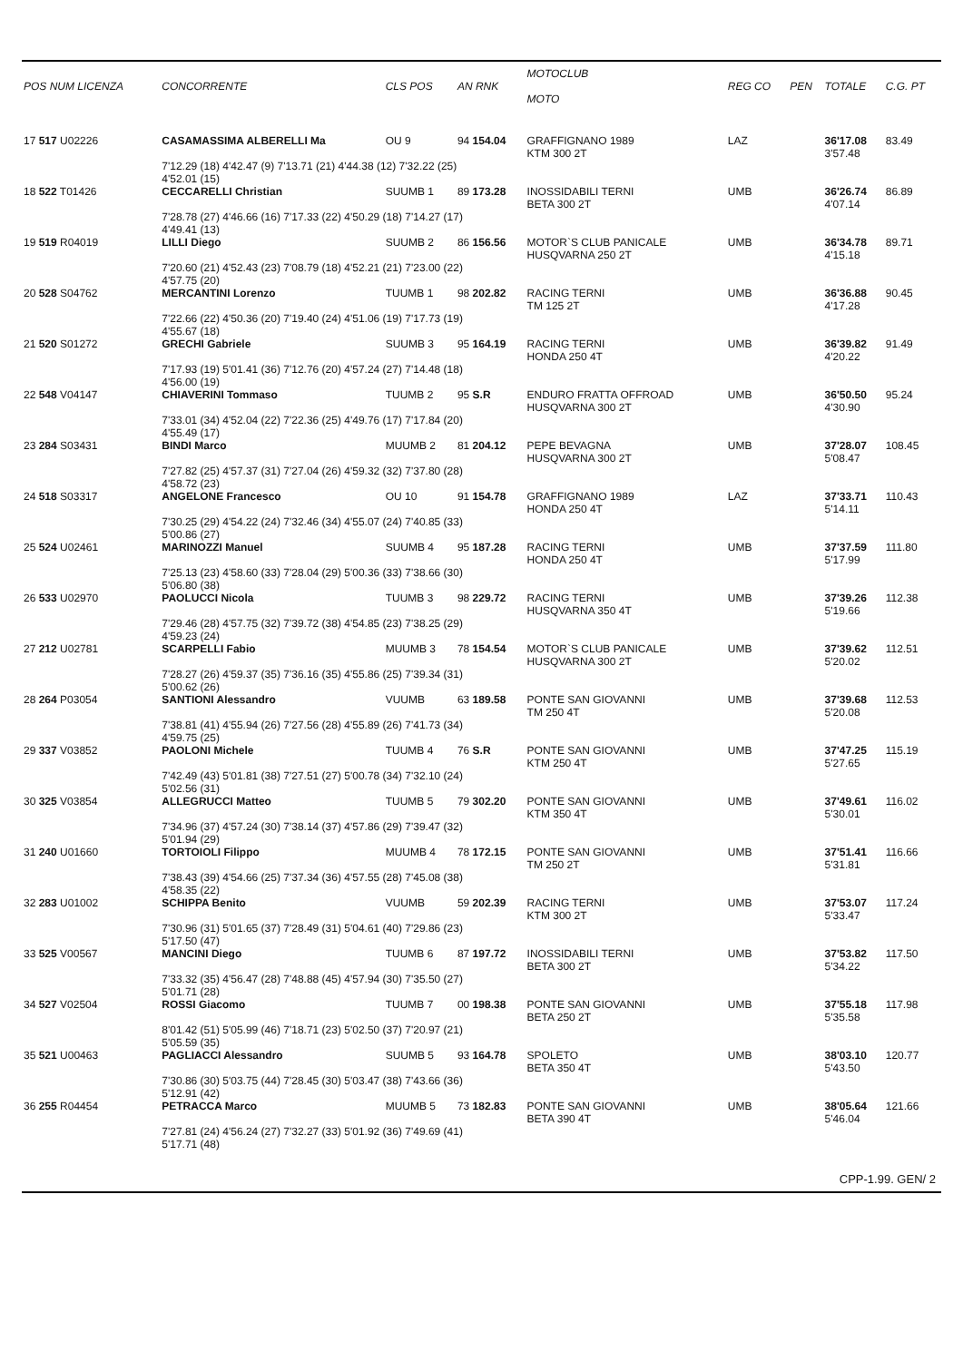| POS NUM LICENZA | CONCORRENTE | CLS POS | AN RNK | MOTOCLUB MOTO | REG CO | PEN | TOTALE | C.G. PT |
| --- | --- | --- | --- | --- | --- | --- | --- | --- |
| 17 517 U02226 | CASAMASSIMA ALBERELLI Ma | OU 9 | 94 154.04 | GRAFFIGNANO 1989 KTM 300 2T | LAZ | | 36'17.08 3'57.48 | 83.49 |
| | 7'12.29 (18) 4'42.47 (9) 7'13.71 (21) 4'44.38 (12) 7'32.22 (25) 4'52.01 (15) | | | | | | | |
| 18 522 T01426 | CECCARELLI Christian | SUUMB 1 | 89 173.28 | INOSSIDABILI TERNI BETA 300 2T | UMB | | 36'26.74 4'07.14 | 86.89 |
| | 7'28.78 (27) 4'46.66 (16) 7'17.33 (22) 4'50.29 (18) 7'14.27 (17) 4'49.41 (13) | | | | | | | |
| 19 519 R04019 | LILLI Diego | SUUMB 2 | 86 156.56 | MOTOR`S CLUB PANICALE HUSQVARNA 250 2T | UMB | | 36'34.78 4'15.18 | 89.71 |
| | 7'20.60 (21) 4'52.43 (23) 7'08.79 (18) 4'52.21 (21) 7'23.00 (22) 4'57.75 (20) | | | | | | | |
| 20 528 S04762 | MERCANTINI Lorenzo | TUUMB 1 | 98 202.82 | RACING TERNI TM 125 2T | UMB | | 36'36.88 4'17.28 | 90.45 |
| | 7'22.66 (22) 4'50.36 (20) 7'19.40 (24) 4'51.06 (19) 7'17.73 (19) 4'55.67 (18) | | | | | | | |
| 21 520 S01272 | GRECHI Gabriele | SUUMB 3 | 95 164.19 | RACING TERNI HONDA 250 4T | UMB | | 36'39.82 4'20.22 | 91.49 |
| | 7'17.93 (19) 5'01.41 (36) 7'12.76 (20) 4'57.24 (27) 7'14.48 (18) 4'56.00 (19) | | | | | | | |
| 22 548 V04147 | CHIAVERINI Tommaso | TUUMB 2 | 95 S.R | ENDURO FRATTA OFFROAD HUSQVARNA 300 2T | UMB | | 36'50.50 4'30.90 | 95.24 |
| | 7'33.01 (34) 4'52.04 (22) 7'22.36 (25) 4'49.76 (17) 7'17.84 (20) 4'55.49 (17) | | | | | | | |
| 23 284 S03431 | BINDI Marco | MUUMB 2 | 81 204.12 | PEPE BEVAGNA HUSQVARNA 300 2T | UMB | | 37'28.07 5'08.47 | 108.45 |
| | 7'27.82 (25) 4'57.37 (31) 7'27.04 (26) 4'59.32 (32) 7'37.80 (28) 4'58.72 (23) | | | | | | | |
| 24 518 S03317 | ANGELONE Francesco | OU 10 | 91 154.78 | GRAFFIGNANO 1989 HONDA 250 4T | LAZ | | 37'33.71 5'14.11 | 110.43 |
| | 7'30.25 (29) 4'54.22 (24) 7'32.46 (34) 4'55.07 (24) 7'40.85 (33) 5'00.86 (27) | | | | | | | |
| 25 524 U02461 | MARINOZZI Manuel | SUUMB 4 | 95 187.28 | RACING TERNI HONDA 250 4T | UMB | | 37'37.59 5'17.99 | 111.80 |
| | 7'25.13 (23) 4'58.60 (33) 7'28.04 (29) 5'00.36 (33) 7'38.66 (30) 5'06.80 (38) | | | | | | | |
| 26 533 U02970 | PAOLUCCI Nicola | TUUMB 3 | 98 229.72 | RACING TERNI HUSQVARNA 350 4T | UMB | | 37'39.26 5'19.66 | 112.38 |
| | 7'29.46 (28) 4'57.75 (32) 7'39.72 (38) 4'54.85 (23) 7'38.25 (29) 4'59.23 (24) | | | | | | | |
| 27 212 U02781 | SCARPELLI Fabio | MUUMB 3 | 78 154.54 | MOTOR`S CLUB PANICALE HUSQVARNA 300 2T | UMB | | 37'39.62 5'20.02 | 112.51 |
| | 7'28.27 (26) 4'59.37 (35) 7'36.16 (35) 4'55.86 (25) 7'39.34 (31) 5'00.62 (26) | | | | | | | |
| 28 264 P03054 | SANTIONI Alessandro | VUUMB | 63 189.58 | PONTE SAN GIOVANNI TM 250 4T | UMB | | 37'39.68 5'20.08 | 112.53 |
| | 7'38.81 (41) 4'55.94 (26) 7'27.56 (28) 4'55.89 (26) 7'41.73 (34) 4'59.75 (25) | | | | | | | |
| 29 337 V03852 | PAOLONI Michele | TUUMB 4 | 76 S.R | PONTE SAN GIOVANNI KTM 250 4T | UMB | | 37'47.25 5'27.65 | 115.19 |
| | 7'42.49 (43) 5'01.81 (38) 7'27.51 (27) 5'00.78 (34) 7'32.10 (24) 5'02.56 (31) | | | | | | | |
| 30 325 V03854 | ALLEGRUCCI Matteo | TUUMB 5 | 79 302.20 | PONTE SAN GIOVANNI KTM 350 4T | UMB | | 37'49.61 5'30.01 | 116.02 |
| | 7'34.96 (37) 4'57.24 (30) 7'38.14 (37) 4'57.86 (29) 7'39.47 (32) 5'01.94 (29) | | | | | | | |
| 31 240 U01660 | TORTOIOLI Filippo | MUUMB 4 | 78 172.15 | PONTE SAN GIOVANNI TM 250 2T | UMB | | 37'51.41 5'31.81 | 116.66 |
| | 7'38.43 (39) 4'54.66 (25) 7'37.34 (36) 4'57.55 (28) 7'45.08 (38) 4'58.35 (22) | | | | | | | |
| 32 283 U01002 | SCHIPPA Benito | VUUMB | 59 202.39 | RACING TERNI KTM 300 2T | UMB | | 37'53.07 5'33.47 | 117.24 |
| | 7'30.96 (31) 5'01.65 (37) 7'28.49 (31) 5'04.61 (40) 7'29.86 (23) 5'17.50 (47) | | | | | | | |
| 33 525 V00567 | MANCINI Diego | TUUMB 6 | 87 197.72 | INOSSIDABILI TERNI BETA 300 2T | UMB | | 37'53.82 5'34.22 | 117.50 |
| | 7'33.32 (35) 4'56.47 (28) 7'48.88 (45) 4'57.94 (30) 7'35.50 (27) 5'01.71 (28) | | | | | | | |
| 34 527 V02504 | ROSSI Giacomo | TUUMB 7 | 00 198.38 | PONTE SAN GIOVANNI BETA 250 2T | UMB | | 37'55.18 5'35.58 | 117.98 |
| | 8'01.42 (51) 5'05.99 (46) 7'18.71 (23) 5'02.50 (37) 7'20.97 (21) 5'05.59 (35) | | | | | | | |
| 35 521 U00463 | PAGLIACCI Alessandro | SUUMB 5 | 93 164.78 | SPOLETO BETA 350 4T | UMB | | 38'03.10 5'43.50 | 120.77 |
| | 7'30.86 (30) 5'03.75 (44) 7'28.45 (30) 5'03.47 (38) 7'43.66 (36) 5'12.91 (42) | | | | | | | |
| 36 255 R04454 | PETRACCA Marco | MUUMB 5 | 73 182.83 | PONTE SAN GIOVANNI BETA 390 4T | UMB | | 38'05.64 5'46.04 | 121.66 |
| | 7'27.81 (24) 4'56.24 (27) 7'32.27 (33) 5'01.92 (36) 7'49.69 (41) 5'17.71 (48) | | | | | | | |
CPP-1.99. GEN/ 2